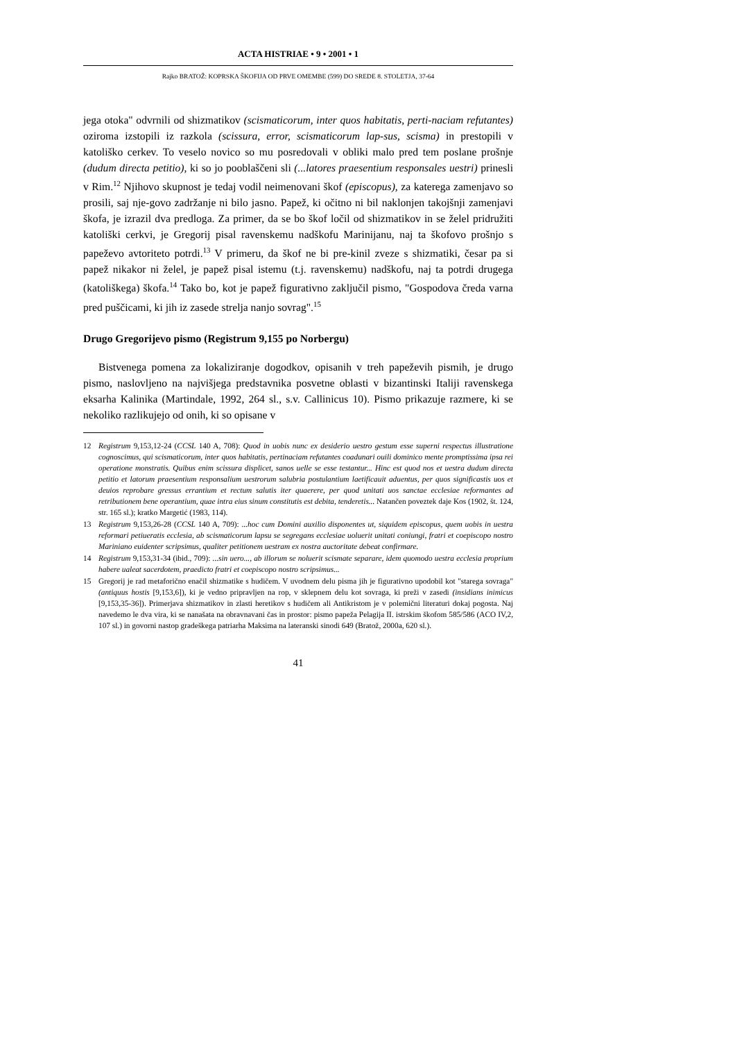ACTA HISTRIAE • 9 • 2001 • 1
Rajko BRATOŽ: KOPRSKA ŠKOFIJA OD PRVE OMEMBE (599) DO SREDE 8. STOLETJA, 37-64
jega otoka" odvrnili od shizmatikov (scismaticorum, inter quos habitatis, perti-naciam refutantes) oziroma izstopili iz razkola (scissura, error, scismaticorum lap-sus, scisma) in prestopili v katoliško cerkev. To veselo novico so mu posredovali v obliki malo pred tem poslane prošnje (dudum directa petitio), ki so jo pooblaščeni sli (...latores praesentium responsales uestri) prinesli v Rim.<sup>12</sup> Njihovo skupnost je tedaj vodil neimenovani škof (episcopus), za katerega zamenjavo so prosili, saj nje-govo zadržanje ni bilo jasno. Papež, ki očitno ni bil naklonjen takojšnji zamenjavi škofa, je izrazil dva predloga. Za primer, da se bo škof ločil od shizmatikov in se želel pridružiti katoliški cerkvi, je Gregorij pisal ravenskemu nadškofu Marinijanu, naj ta škofovo prošnjo s papeževo avtoriteto potrdi.<sup>13</sup> V primeru, da škof ne bi pre-kinil zveze s shizmatiki, česar pa si papež nikakor ni želel, je papež pisal istemu (t.j. ravenskemu) nadškofu, naj ta potrdi drugega (katoliškega) škofa.<sup>14</sup> Tako bo, kot je papež figurativno zaključil pismo, "Gospodova čreda varna pred puščicami, ki jih iz zasede strelja nanjo sovrag".<sup>15</sup>
Drugo Gregorijevo pismo (Registrum 9,155 po Norbergu)
Bistvenega pomena za lokaliziranje dogodkov, opisanih v treh papeževih pismih, je drugo pismo, naslovljeno na najvišjega predstavnika posvetne oblasti v bizantinski Italiji ravenskega eksarha Kalinika (Martindale, 1992, 264 sl., s.v. Callinicus 10). Pismo prikazuje razmere, ki se nekoliko razlikujejo od onih, ki so opisane v
12 Registrum 9,153,12-24 (CCSL 140 A, 708): Quod in uobis nunc ex desiderio uestro gestum esse superni respectus illustratione cognoscimus, qui scismaticorum, inter quos habitatis, pertinaciam refutantes coadunari ouili dominico mente promptissima ipsa rei operatione monstratis. Quibus enim scissura displicet, sanos uelle se esse testantur... Hinc est quod nos et uestra dudum directa petitio et latorum praesentium responsalium uestrorum salubria postulantium laetificauit aduentus, per quos significastis uos et deuios reprobare gressus errantium et rectum salutis iter quaerere, per quod unitati uos sanctae ecclesiae reformantes ad retributionem bene operantium, quae intra eius sinum constitutis est debita, tenderetis... Natančen poveztek daje Kos (1902, št. 124, str. 165 sl.); kratko Margetić (1983, 114).
13 Registrum 9,153,26-28 (CCSL 140 A, 709): ...hoc cum Domini auxilio disponentes ut, siquidem episcopus, quem uobis in uestra reformari petiueratis ecclesia, ab scismaticorum lapsu se segregans ecclesiae uoluerit unitati coniungi, fratri et coepiscopo nostro Mariniano euidenter scripsimus, qualiter petitionem uestram ex nostra auctoritate debeat confirmare.
14 Registrum 9,153,31-34 (ibid., 709): ...sin uero..., ab illorum se noluerit scismate separare, idem quomodo uestra ecclesia proprium habere ualeat sacerdotem, praedicto fratri et coepiscopo nostro scripsimus...
15 Gregorij je rad metaforično enačil shizmatike s hudičem. V uvodnem delu pisma jih je figurativno upodobil kot "starega sovraga" (antiquus hostis [9,153,6]), ki je vedno pripravljen na rop, v sklepnem delu kot sovraga, ki preži v zasedi (insidians inimicus [9,153,35-36]). Primerjava shizmatikov in zlasti heretikov s hudičem ali Antikristom je v polemični literaturi dokaj pogosta. Naj navedemo le dva vira, ki se nanašata na obravnavani čas in prostor: pismo papeža Pelagija II. istrskim škofom 585/586 (ACO IV,2, 107 sl.) in govorni nastop gradeškega patriarha Maksima na lateranski sinodi 649 (Bratož, 2000a, 620 sl.).
41